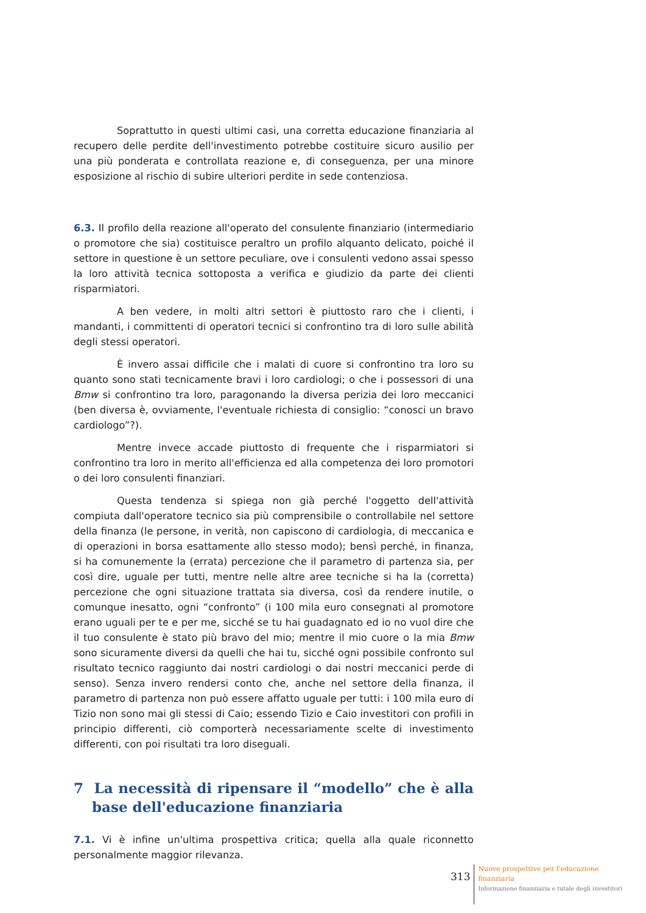Soprattutto in questi ultimi casi, una corretta educazione finanziaria al recupero delle perdite dell'investimento potrebbe costituire sicuro ausilio per una più ponderata e controllata reazione e, di conseguenza, per una minore esposizione al rischio di subire ulteriori perdite in sede contenziosa.
6.3. Il profilo della reazione all'operato del consulente finanziario (intermediario o promotore che sia) costituisce peraltro un profilo alquanto delicato, poiché il settore in questione è un settore peculiare, ove i consulenti vedono assai spesso la loro attività tecnica sottoposta a verifica e giudizio da parte dei clienti risparmiatori.
A ben vedere, in molti altri settori è piuttosto raro che i clienti, i mandanti, i committenti di operatori tecnici si confrontino tra di loro sulle abilità degli stessi operatori.
È invero assai difficile che i malati di cuore si confrontino tra loro su quanto sono stati tecnicamente bravi i loro cardiologi; o che i possessori di una Bmw si confrontino tra loro, paragonando la diversa perizia dei loro meccanici (ben diversa è, ovviamente, l'eventuale richiesta di consiglio: “conosci un bravo cardiologo”?).
Mentre invece accade piuttosto di frequente che i risparmiatori si confrontino tra loro in merito all'efficienza ed alla competenza dei loro promotori o dei loro consulenti finanziari.
Questa tendenza si spiega non già perché l'oggetto dell'attività compiuta dall'operatore tecnico sia più comprensibile o controllabile nel settore della finanza (le persone, in verità, non capiscono di cardiologia, di meccanica e di operazioni in borsa esattamente allo stesso modo); bensì perché, in finanza, si ha comunemente la (errata) percezione che il parametro di partenza sia, per così dire, uguale per tutti, mentre nelle altre aree tecniche si ha la (corretta) percezione che ogni situazione trattata sia diversa, così da rendere inutile, o comunque inesatto, ogni “confronto” (i 100 mila euro consegnati al promotore erano uguali per te e per me, sicché se tu hai guadagnato ed io no vuol dire che il tuo consulente è stato più bravo del mio; mentre il mio cuore o la mia Bmw sono sicuramente diversi da quelli che hai tu, sicché ogni possibile confronto sul risultato tecnico raggiunto dai nostri cardiologi o dai nostri meccanici perde di senso). Senza invero rendersi conto che, anche nel settore della finanza, il parametro di partenza non può essere affatto uguale per tutti: i 100 mila euro di Tizio non sono mai gli stessi di Caio; essendo Tizio e Caio investitori con profili in principio differenti, ciò comporterà necessariamente scelte di investimento differenti, con poi risultati tra loro diseguali.
7 La necessità di ripensare il “modello” che è alla base dell'educazione finanziaria
7.1. Vi è infine un'ultima prospettiva critica; quella alla quale riconnetto personalmente maggior rilevanza.
313
Nuove prospettive per l'educazione
finanziaria
Informazione finanziaria e tutale degli investitori